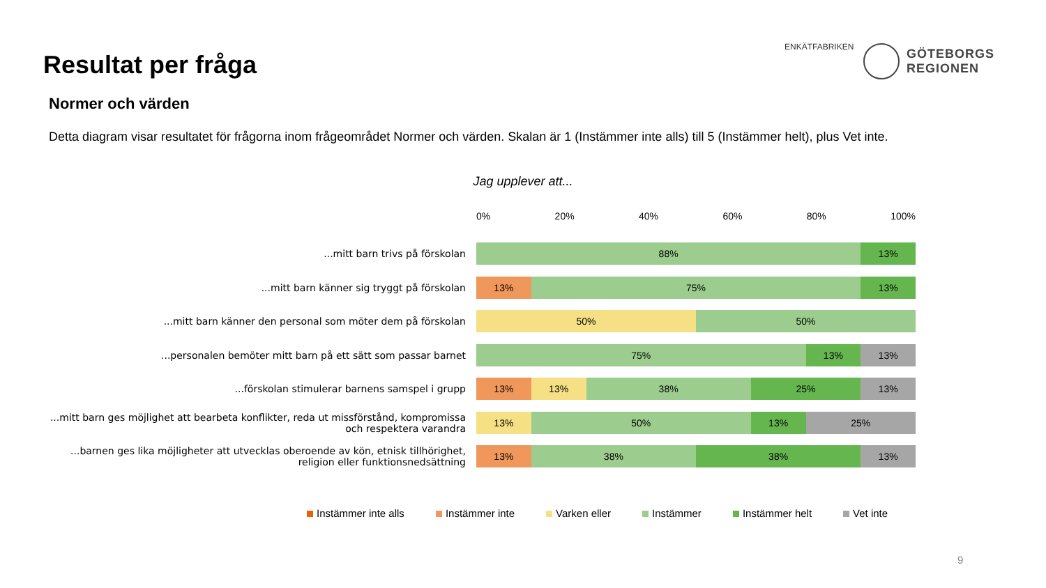Resultat per fråga
ENKÄTFABRIKEN
GÖTEBORGS
REGIONEN
Normer och värden
Detta diagram visar resultatet för frågorna inom frågeområdet Normer och värden. Skalan är 1 (Instämmer inte alls) till 5 (Instämmer helt), plus Vet inte.
Jag upplever att...
0% 20% 40% 60% 80% 100%
...mitt barn trivs på förskolan
88% 13%
...mitt barn känner sig tryggt på förskolan
13% 75% 13%
...mitt barn känner den personal som möter dem på förskolan
50% 50%
...personalen bemöter mitt barn på ett sätt som passar barnet
75% 13% 13%
...förskolan stimulerar barnens samspel i grupp
13% 13% 38% 25% 13%
...mitt barn ges möjlighet att bearbeta konflikter, reda ut missförstånd, kompromissa och respektera varandra
13% 50% 13% 25%
...barnen ges lika möjligheter att utvecklas oberoende av kön, etnisk tillhörighet, religion eller funktionsnedsättning
13% 38% 38% 13%
Instämmer inte alls Instämmer inte Varken eller Instämmer Instämmer helt Vet inte
9